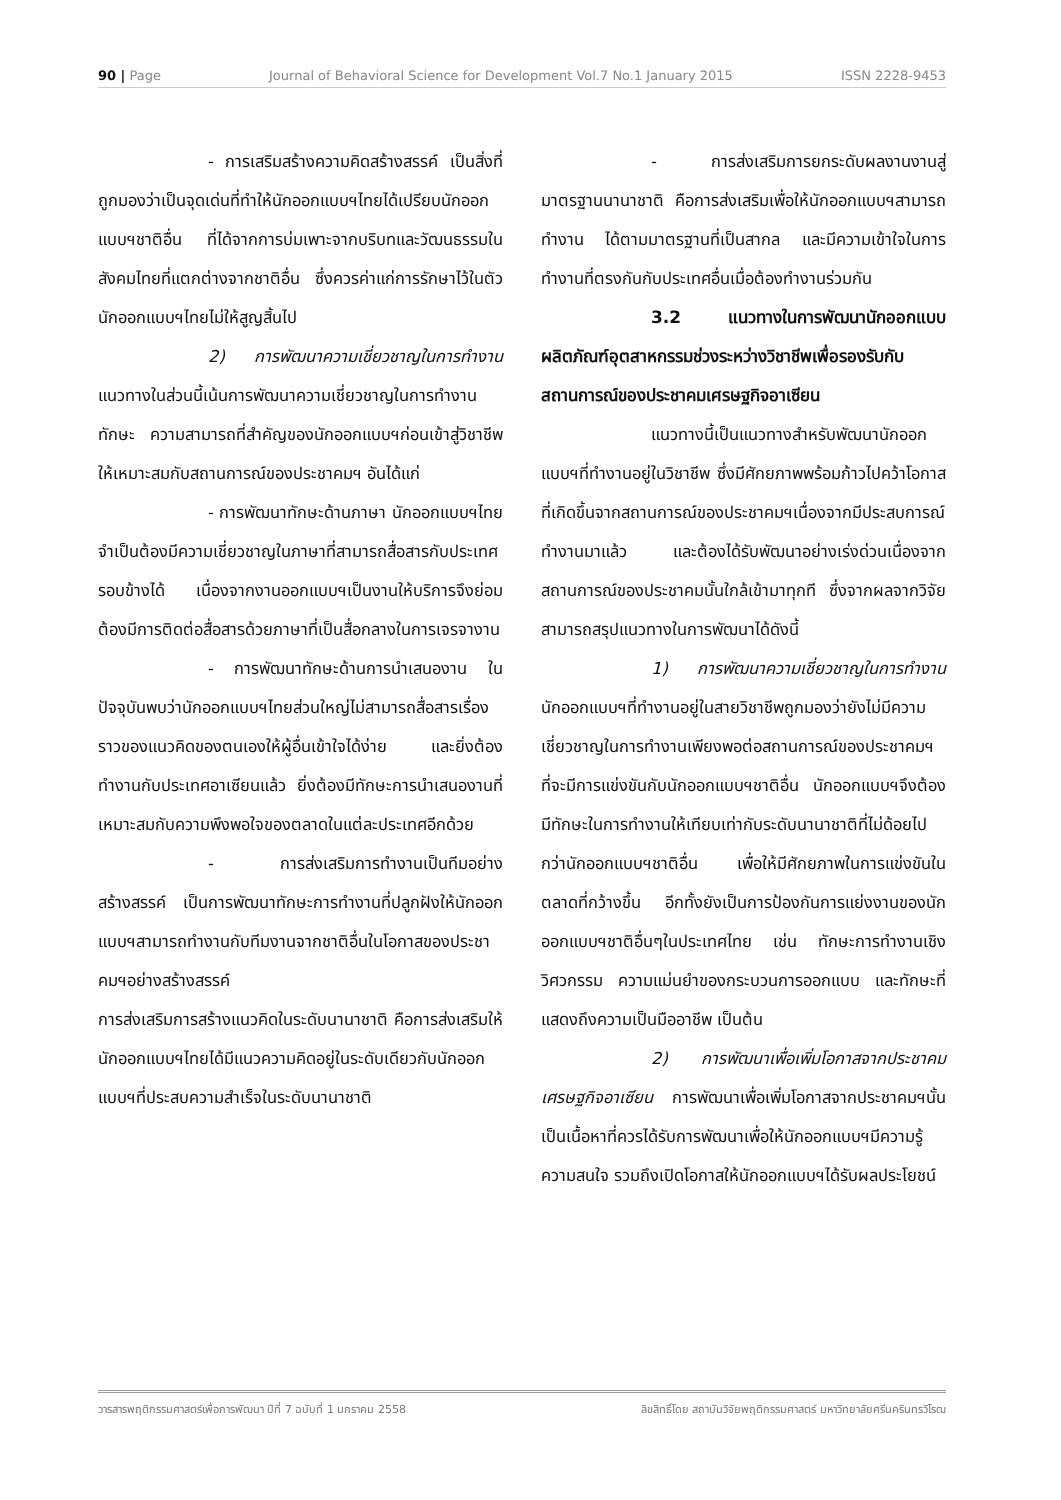90 | Page Journal of Behavioral Science for Development Vol.7 No.1 January 2015 ISSN 2228-9453
- การเสริมสร้างความคิดสร้างสรรค์ เป็นสิ่งที่ถูกมองว่าเป็นจุดเด่นที่ทำให้นักออกแบบฯไทยได้เปรียบนักออกแบบฯชาติอื่น ที่ได้จากการบ่มเพาะจากบริบทและวัฒนธรรมในสังคมไทยที่แตกต่างจากชาติอื่น ซึ่งควรค่าแก่การรักษาไว้ในตัวนักออกแบบฯไทยไม่ให้สูญสิ้นไป
2) การพัฒนาความเชี่ยวชาญในการทำงาน แนวทางในส่วนนี้เน้นการพัฒนาความเชี่ยวชาญในการทำงาน ทักษะ ความสามารถที่สำคัญของนักออกแบบฯก่อนเข้าสู่วิชาชีพให้เหมาะสมกับสถานการณ์ของประชาคมฯ อันได้แก่
- การพัฒนาทักษะด้านภาษา นักออกแบบฯไทยจำเป็นต้องมีความเชี่ยวชาญในภาษาที่สามารถสื่อสารกับประเทศรอบข้างได้ เนื่องจากงานออกแบบฯเป็นงานให้บริการจึงย่อมต้องมีการติดต่อสื่อสารด้วยภาษาที่เป็นสื่อกลางในการเจรจางาน
- การพัฒนาทักษะด้านการนำเสนองาน ในปัจจุบันพบว่านักออกแบบฯไทยส่วนใหญ่ไม่สามารถสื่อสารเรื่องราวของแนวคิดของตนเองให้ผู้อื่นเข้าใจได้ง่าย และยิ่งต้องทำงานกับประเทศอาเซียนแล้ว ยิ่งต้องมีทักษะการนำเสนองานที่เหมาะสมกับความพึงพอใจของตลาดในแต่ละประเทศอีกด้วย
- การส่งเสริมการทำงานเป็นทีมอย่างสร้างสรรค์ เป็นการพัฒนาทักษะการทำงานที่ปลูกฝังให้นักออกแบบฯสามารถทำงานกับทีมงานจากชาติอื่นในโอกาสของประชาคมฯอย่างสร้างสรรค์
การส่งเสริมการสร้างแนวคิดในระดับนานาชาติ คือการส่งเสริมให้นักออกแบบฯไทยได้มีแนวความคิดอยู่ในระดับเดียวกับนักออกแบบฯที่ประสบความสำเร็จในระดับนานาชาติ
- การส่งเสริมการยกระดับผลงานงานสู่มาตรฐานนานาชาติ คือการส่งเสริมเพื่อให้นักออกแบบฯสามารถทำงาน ได้ตามมาตรฐานที่เป็นสากล และมีความเข้าใจในการทำงานที่ตรงกันกับประเทศอื่นเมื่อต้องทำงานร่วมกัน
3.2 แนวทางในการพัฒนานักออกแบบผลิตภัณฑ์อุตสาหกรรมช่วงระหว่างวิชาชีพเพื่อรองรับกับสถานการณ์ของประชาคมเศรษฐกิจอาเซียน
แนวทางนี้เป็นแนวทางสำหรับพัฒนานักออกแบบฯที่ทำงานอยู่ในวิชาชีพ ซึ่งมีศักยภาพพร้อมก้าวไปคว้าโอกาสที่เกิดขึ้นจากสถานการณ์ของประชาคมฯเนื่องจากมีประสบการณ์ทำงานมาแล้ว และต้องได้รับพัฒนาอย่างเร่งด่วนเนื่องจากสถานการณ์ของประชาคมนั้นใกล้เข้ามาทุกที ซึ่งจากผลจากวิจัยสามารถสรุปแนวทางในการพัฒนาได้ดังนี้
1) การพัฒนาความเชี่ยวชาญในการทำงาน นักออกแบบฯที่ทำงานอยู่ในสายวิชาชีพถูกมองว่ายังไม่มีความเชี่ยวชาญในการทำงานเพียงพอต่อสถานการณ์ของประชาคมฯ ที่จะมีการแข่งขันกับนักออกแบบฯชาติอื่น นักออกแบบฯจึงต้องมีทักษะในการทำงานให้เทียบเท่ากับระดับนานาชาติที่ไม่ด้อยไปกว่านักออกแบบฯชาติอื่น เพื่อให้มีศักยภาพในการแข่งขันในตลาดที่กว้างขึ้น อีกทั้งยังเป็นการป้องกันการแย่งงานของนักออกแบบฯชาติอื่นๆในประเทศไทย เช่น ทักษะการทำงานเชิงวิศวกรรม ความแม่นยำของกระบวนการออกแบบ และทักษะที่แสดงถึงความเป็นมืออาชีพ เป็นต้น
2) การพัฒนาเพื่อเพิ่มโอกาสจากประชาคมเศรษฐกิจอาเซียน การพัฒนาเพื่อเพิ่มโอกาสจากประชาคมฯนั้นเป็นเนื้อหาที่ควรได้รับการพัฒนาเพื่อให้นักออกแบบฯมีความรู้ ความสนใจ รวมถึงเปิดโอกาสให้นักออกแบบฯได้รับผลประโยชน์
วารสารพฤติกรรมศาสตร์เพื่อการพัฒนา ปีที่ 7 ฉบับที่ 1 มกราคม 2558 ลิขสิทธิ์โดย สถาบันวิจัยพฤติกรรมศาสตร์ มหาวิทยาลัยศรีนครินทรวิโรฒ